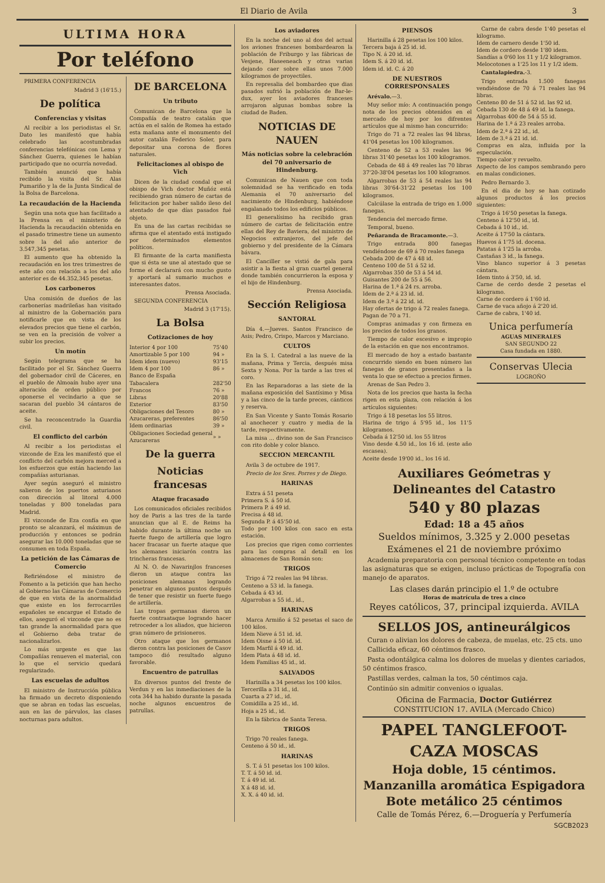El Diario de Avila 3
ULTIMA HORA
Por teléfono
PRIMERA CONFERENCIA
Madrid 3 (16'15.)
De política
Conferencias y visitas
Al recibir a los periodistas el Sr. Dato les manifestó que había celebrado las acostumbradas conferencias telefónicas con Lema y Sánchez Guerra, quienes le habían participado que no ocurría novedad.
También anunció que había recibido la visita del Sr. Alas Pumariño y la de la Junta Sindical de la Bolsa de Barcelona.
La recaudación de la Hacienda
Según una nota que han facilitado a la Prensa en el ministerio de Hacienda la recaudación obtenida en el pasado trimestre tiene un aumento sobre la del año anterior de 3.547,345 pesetas.
El aumento que ha obtenido la recaudación en los tres trimestres de este año con relación a los del año anterior es de 44.352,345 pesetas.
Los carboneros
Una comisión de dueños de las carbonerías madrileñas han visitado al ministro de la Gobernación para notificarle que en vista de los elevados precios que tiene el carbón, se ven en la precisión de volver a subir los precios.
Un motín
Según telegrama que se ha facilitado por el Sr. Sánchez Guerra del gobernador civil de Cáceres, en el pueblo de Almoaín hubo ayer una alteración de orden público por oponerse el vecindario a que se sacaran del pueblo 34 cántaros de aceite.
Se ha reconcentrado la Guardia civil.
El conflicto del carbón
Al recibir a los periodistas el vizconde de Eza les manifestó que el conflicto del carbón mejora merced a los esfuerzos que están haciendo las compañías asturianas.
Ayer según aseguró el ministro salieron de los puertos asturianos con dirección al litoral 4.000 toneladas y 800 toneladas para Madrid.
El vizconde de Eza confía en que pronto se alcanzará, el máximun de producción y entonces se podrán asegurar las 10.000 toneladas que se consumen en toda España.
La petición de las Cámaras de Comercio
Refiriéndose el ministro de Fomento a la petición que han hecho al Gobierno las Cámaras de Comercio de que en vista de la anormalidad que existe en los ferrocarriles españoles se encargue el Estado de ellos, aseguró el vizconde que no es tan grande la anormalidad para que el Gobierno deba tratar de nacionalizarlos.
Lo más urgente es que las Compañías renueven el material, con lo que el servicio quedará regularizado.
Las escuelas de adultos
El ministro de Instrucción pública ha firmado un decreto disponiendo que se abran en todas las escuelas, aun en las de párvulos, las clases nocturnas para adultos.
DE BARCELONA
Un tributo
Comunican de Barcelona que la Compañía de teatro catalán que actúa en el salón de Romea ha estado esta mañana ante el monumento del autor catalán Federico Soler, para depositar una corona de flores naturales.
Felicitaciones al obispo de Vich
Dicen de la ciudad condal que el obispo de Vich doctor Muñóz está recibiendo gran número de cartas de felicitacion por haber salido ileso del atentado de que días pasados fué objeto.
En una de las cartas recibidas se afirma que el atentado está instigado por determinados elementos políticos.
El firmante de la carta manifiesta que si ésta se une al atestado que se forme el declarará con mucho gusto y aportará al sumario muchos e interesantes datos.
Prensa Asociada.
SEGUNDA CONFERENCIA
Madrid 3 (17'15).
La Bolsa
Cotizaciones de hoy
| Interior 4 por 100 | 75'40 |
| Amortizable 5 por 100 | 94 » |
| Idem idem (nuevo) | 93'15 |
| Idem 4 por 100 | 86 » |
| Banco de España | |
| Tabacalera | 282'50 |
| Francos | 76 » |
| Libras | 20'88 |
| Exterior | 83'50 |
| Obligaciones del Tesoro | 80 » |
| Azucareras, preferentes | 86'50 |
| Idem ordinarias | 39 » |
| Obligaciones Sociedad general Azucareras | » » |
De la guerra
Noticias francesas
Ataque fracasado
Los comunicados oficiales recibidos hoy de Paris a las tres de la tarde anuncian que al E. de Reims ha habido durante la última noche un fuerte fuego de artillería que logro hacer fracasar un fuerte ataque que los alemanes iniciarón contra las trincheras francesas.
Al N. O. de Navarinjlos franceses dieron un ataque contra las posiciones alemanas logrando penetrar en algunos puntos después de tener que resistir un fuerte fuego de artillería.
Las tropas germanas dieron un fuerte contraataque logrando hacer retroceder a los aliados, que hicieron gran número de prisioneros.
Otro ataque que los germanos dieron contra las posiciones de Casov tampoco dió resultado alguno favorable.
Encuentro de patrullas
En diversos puntos del frente de Verdun y en las inmediaciones de la cota 344 ha habido durante la pasada noche algunos encuentros de patrullas.
Los aviadores
En la noche del uno al dos del actual los aviones franceses bombardearon la población de Friburgo y las fábricas de Vesjene, Haseeneach y otras varias dejando caer sobre ellas unos 7.000 kilogramos de proyectiles.
En represalia del bombardeo que dias pasados sufrió la población de Bar-le-dux, ayer los aviadores franceses arrojaron algunas bombas sobre la ciudad de Baden.
NOTICIAS DE NAUEN
Más noticias sobre la celebración del 70 aniversario de Hindenburg.
Comunican de Nauen que con toda solemnidad se ha verificado en toda Alemania el 70 aniversario del nacimiento de Hindenburg, habiéndose engalanado todos los edificios públicos.
El generalísimo ha recibido gran número de cartas de felicitación entre ellas del Rey de Baviera, del ministro de Negocios extranjeros, del jefe del gobierno y del presidente de la Cámara bávara.
El Canciller se vistió de gala para asistir a la fiesta al gran cuartel general donde también concurrieron la esposa y el hijo de Hindenburg.
Prensa Asociada.
Sección Religiosa
SANTORAL
Día 4.—Jueves. Santos Francisco de Asis; Pedro, Crispo, Marcos y Marciano.
CULTOS
En la S. I. Catedral a las nueve de la mañana, Prima y Tercia, después misa Sexta y Nona. Por la tarde a las tres el coro.
En las Reparadoras a las siete de la mañana exposición del Santísimo y Misa y a las cinco de la tarde preces, cánticos y reserva.
En San Vicente y Santo Tomás Rosario al anochecer y cuatro y media de la tarde, respectivamente.
La misa ... divino son de San Francisco con rito doble y color blanco.
SECCION MERCANTIL
Avila 3 de octubre de 1917.
Precio de los Sres. Porres y de Diego.
HARINAS
Extra á 51 peseta
Primera S. á 50 id.
Primera P. á 49 id.
Precisa á 48 id.
Segunda P. á 45'50 id.
Todo por 100 kilos con saco en esta estación.
Los precios que rigen como corrientes para las compras al detall en los almacenes de San Román son:
TRIGOS
Trigo á 72 reales las 94 libras.
Centeno a 53 id. la fanega.
Cebada á 43 id.
Algarrobas a 55 id., id.,
HARINAS
Marca Armiño á 52 pesetas el saco de 100 kilos.
Idem Nieve á 51 id. id.
Idem Oisne á 50 id. id.
Idem Marfil á 49 id. id.
Idem Plata á 48 id. id.
Idem Familias 45 id., id.
SALVADOS
Harinilla a 34 pesetas los 100 kilos.
Tercerilla a 31 id., id.
Cuarta a 27 id., id.
Comidilla a 25 id., id.
Hoja a 25 id., id.
En la fábrica de Santa Teresa.
TRIGOS
Trigo 70 reales fanega.
Centeno á 50 id., id.
HARINAS
S. T. á 51 pesetas los 100 kilos.
T. T. á 50 id. id.
T. á 49 id. id.
X á 48 id. id.
X. X. á 40 id. id.
PIENSOS
Harinilla á 28 pesetas los 100 kilos.
Tercera baja á 25 id. id.
Tipo N. á 20 id. id.
Idem S. á 20 id. id.
Idem id. id. C. á 20
DE NUESTROS CORRESPONSALES
Arévalo.—3.
Muy señor mío: A continuación pongo nota de los precios obtenidos en el mercado de hoy por los difrentes artículos que al mismo han concurrido:
Trigo do 71 a 72 reales las 94 libras, 41'04 pesetas los 100 kilogramos.
Centeno de 52 a 53 reales las 96 libras 31'40 pesetas los 100 kilogramos.
Cebada de 48 á 49 reales las 70 libras 37'20-38'04 pesetas los 100 kilogramos.
Algarrobas de 53 á 54 reales las 94 libras 30'64-31'22 pesetas los 100 kilogramos.
Calcúlase la entrada de trigo en 1.000 fanegas.
Tendencia del mercado firme.
Temporal, bueno.
Peñaranda de Bracamonte.—3.
Trigo entrada 800 fanegas vendiéndose de 69 á 70 reales fanega
Cebada 200 de 47 á 48 id.
Centeno 100 de 51 á 52 id.
Algarrobas 350 de 53 á 54 id.
Guisantes 200 de 55 á 56.
Harina de 1.ª á 24 rs. arroba.
Idem de 2.ª á 23 id. id.
Idem de 3.ª á 22 id. id.
Hay ofertas de trigo á 72 reales fanega.
Pagan de 70 a 71.
Compras animadas y con firmeza en los precios de todos los granos.
Tiempo de calor escesivo e impropio de la estación en que nos encontramos.
El mercado de hoy a estado bastante concurrido siendo en buen número las fanegas de granos presentadas a la venta lo que se efectuo a precios firmes.
Arenas de San Pedro 3.
Nota de los precios que hasta la fecha rigen en esta plaza, con relación á los artículos siguientes:
Trigo á 18 pesetas los 55 litros.
Harina de trigo á 5'95 id., los 11'5 kilogramos.
Cebada á 12'50 id. los 55 litros
Vino desde 4.50 id., los 16 id. (este año escasea).
Aceite desde 19'00 id., los 16 id.
Carne de cabra desde 1'40 pesetas el kilogramo.
Idem de carnero desde 1'50 id.
Idem de cordero desde 1'80 idem.
Sandías a 0'60 los 11 y 1/2 kilogramos.
Melocotones a 1'25 los 11 y 1/2 idem.
Cantalapiedra.-3.
Trigo entrada 1.500 fanegas vendiéndose de 70 á 71 reales las 94 libras.
Centeno 80 de 51 á 52 id. las 92 id.
Cebada 130 de 48 á 49 id. la fanega.
Algarrobas 400 de 54 á 55 id.
Harina de 1.ª á 23 reales arroba.
Idem de 2.ª á 22 id., id.
Idem de 3.ª á 21 id. id.
Compras en alza, influida por la especulación.
Tiempo calor y revuelto.
Aspecto de los campos sembrando pero en malas condiciones.
Pedro Bernardo 3.
En el dia de hoy se han cotizado algunos productos á los precios siguientes:
Trigo á 16'50 pesetas la fanega.
Centeno á 12'50 id., id.
Cebada á 10 id., id.
Aceite á 17'50 la cántara.
Huevos á 1'75 id. docena.
Patatas á 1'25 la arroba.
Castañas 3 id., la fanega.
Vino blanco superior á 3 pesetas cántara.
Idem tinto á 3'50, id. id.
Carne de cerdo desde 2 pesetas el kilogramo.
Carne de cordero á 1'60 id.
Carne de vaca añojo á 2'20 id.
Carne de cabra, 1'40 id.
Unica perfumería
AGUAS MINERALES
SAN SEGUNDO 22
Casa fundada en 1880.
Conservas Ulecia
LOGROÑO
Auxiliares Geómetras y Delineantes del Catastro
540 y 80 plazas
Edad: 18 a 45 años
Sueldos mínimos, 3.325 y 2.000 pesetas
Exámenes el 21 de noviembre próximo
Academia preparatoria con personal técnico competente en todas las asignaturas que se exigen, incluso prácticas de Topografía con manejo de aparatos.
Las clases darán principio el 1.º de octubre
Horas de matrícula de tres a cinco
Reyes católicos, 37, principal izquierda. AVILA
SELLOS JOS, antineurálgicos
Curan o alivian los dolores de cabeza, de muelas, etc. 25 cts. uno
Callicida eficaz, 60 céntimos frasco.
Pasta odontálgica calma los dolores de muelas y dientes cariados, 50 céntimos frasco.
Pastillas verdes, calman la tos, 50 céntimos caja.
Continúo sin admitir convenios o igualas.
Oficina de Farmacia, Doctor Gutiérrez
CONSTITUCION 17. AVILA (Mercado Chico)
PAPEL TANGLEFOOT-CAZA MOSCAS
Hoja doble, 15 céntimos.
Manzanilla aromática Espigadora
Bote metálico 25 céntimos
Calle de Tomás Pérez, 6.—Droguería y Perfumería
SGCB2023